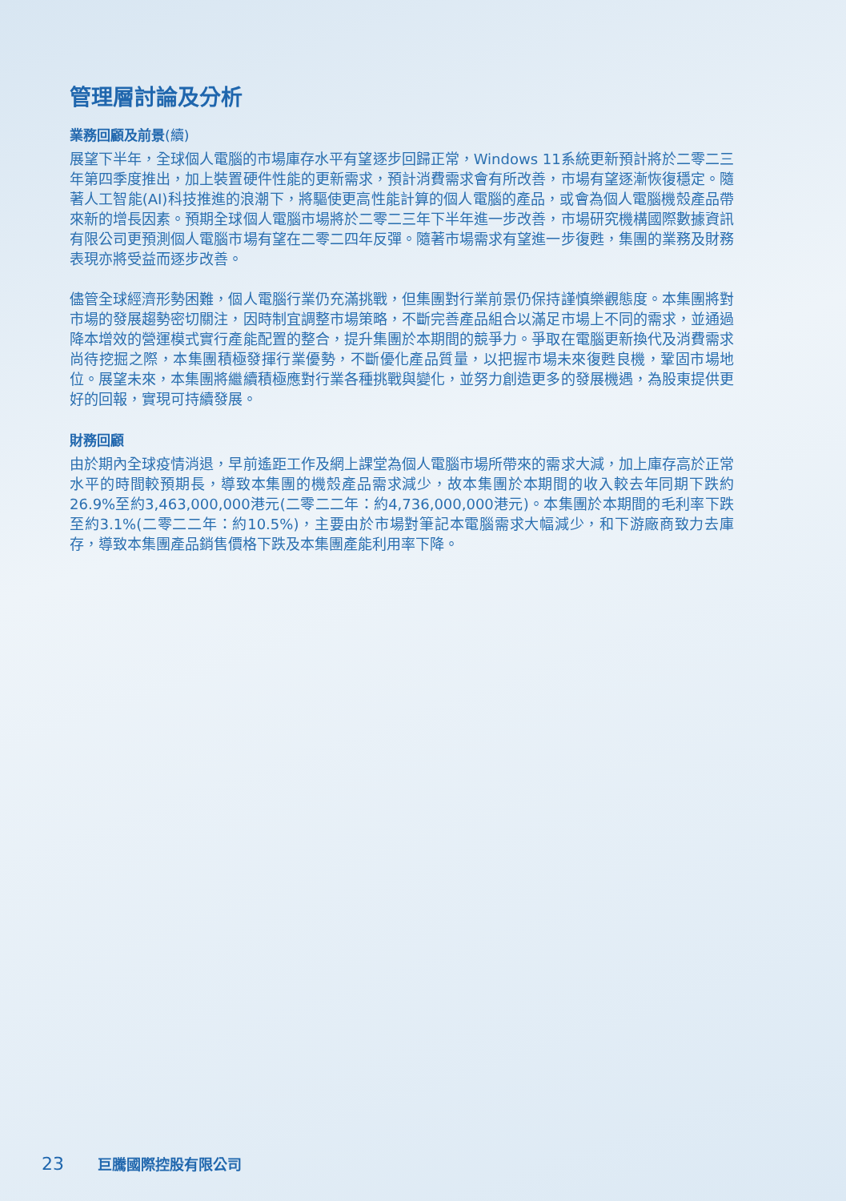管理層討論及分析
業務回顧及前景(續)
展望下半年，全球個人電腦的市場庫存水平有望逐步回歸正常，Windows 11系統更新預計將於二零二三年第四季度推出，加上裝置硬件性能的更新需求，預計消費需求會有所改善，市場有望逐漸恢復穩定。隨著人工智能(AI)科技推進的浪潮下，將驅使更高性能計算的個人電腦的產品，或會為個人電腦機殼產品帶來新的增長因素。預期全球個人電腦市場將於二零二三年下半年進一步改善，市場研究機構國際數據資訊有限公司更預測個人電腦市場有望在二零二四年反彈。隨著市場需求有望進一步復甦，集團的業務及財務表現亦將受益而逐步改善。
儘管全球經濟形勢困難，個人電腦行業仍充滿挑戰，但集團對行業前景仍保持謹慎樂觀態度。本集團將對市場的發展趨勢密切關注，因時制宜調整市場策略，不斷完善產品組合以滿足市場上不同的需求，並通過降本增效的營運模式實行產能配置的整合，提升集團於本期間的競爭力。爭取在電腦更新換代及消費需求尚待挖掘之際，本集團積極發揮行業優勢，不斷優化產品質量，以把握市場未來復甦良機，鞏固市場地位。展望未來，本集團將繼續積極應對行業各種挑戰與變化，並努力創造更多的發展機遇，為股東提供更好的回報，實現可持續發展。
財務回顧
由於期內全球疫情消退，早前遙距工作及網上課堂為個人電腦市場所帶來的需求大減，加上庫存高於正常水平的時間較預期長，導致本集團的機殼產品需求減少，故本集團於本期間的收入較去年同期下跌約26.9%至約3,463,000,000港元(二零二二年：約4,736,000,000港元)。本集團於本期間的毛利率下跌至約3.1%(二零二二年：約10.5%)，主要由於市場對筆記本電腦需求大幅減少，和下游廠商致力去庫存，導致本集團產品銷售價格下跌及本集團產能利用率下降。
23 巨騰國際控股有限公司